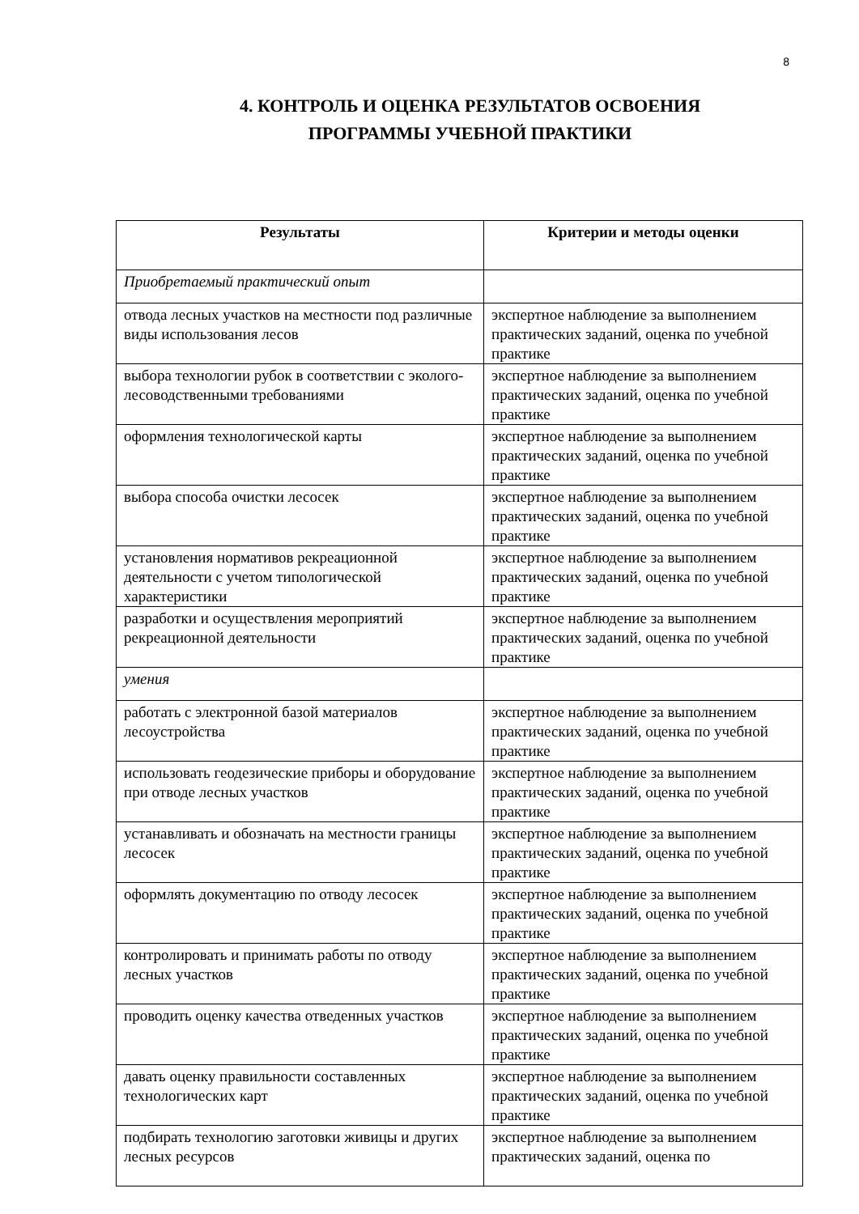8
4. КОНТРОЛЬ И ОЦЕНКА РЕЗУЛЬТАТОВ ОСВОЕНИЯ
ПРОГРАММЫ УЧЕБНОЙ ПРАКТИКИ
| Результаты | Критерии и методы оценки |
| --- | --- |
| Приобретаемый практический опыт | |
| отвода лесных участков на местности под различные виды использования лесов | экспертное наблюдение за выполнением практических заданий, оценка по учебной практике |
| выбора технологии рубок в соответствии с эколого-лесоводственными требованиями | экспертное наблюдение за выполнением практических заданий, оценка по учебной практике |
| оформления технологической карты | экспертное наблюдение за выполнением практических заданий, оценка по учебной практике |
| выбора способа очистки лесосек | экспертное наблюдение за выполнением практических заданий, оценка по учебной практике |
| установления нормативов рекреационной деятельности с учетом типологической характеристики | экспертное наблюдение за выполнением практических заданий, оценка по учебной практике |
| разработки и осуществления мероприятий рекреационной деятельности | экспертное наблюдение за выполнением практических заданий, оценка по учебной практике |
| умения | |
| работать с электронной базой материалов лесоустройства | экспертное наблюдение за выполнением практических заданий, оценка по учебной практике |
| использовать геодезические приборы и оборудование при отводе лесных участков | экспертное наблюдение за выполнением практических заданий, оценка по учебной практике |
| устанавливать и обозначать на местности границы лесосек | экспертное наблюдение за выполнением практических заданий, оценка по учебной практике |
| оформлять документацию по отводу лесосек | экспертное наблюдение за выполнением практических заданий, оценка по учебной практике |
| контролировать и принимать работы по отводу лесных участков | экспертное наблюдение за выполнением практических заданий, оценка по учебной практике |
| проводить оценку качества отведенных участков | экспертное наблюдение за выполнением практических заданий, оценка по учебной практике |
| давать оценку правильности составленных технологических карт | экспертное наблюдение за выполнением практических заданий, оценка по учебной практике |
| подбирать технологию заготовки живицы и других лесных ресурсов | экспертное наблюдение за выполнением практических заданий, оценка по |